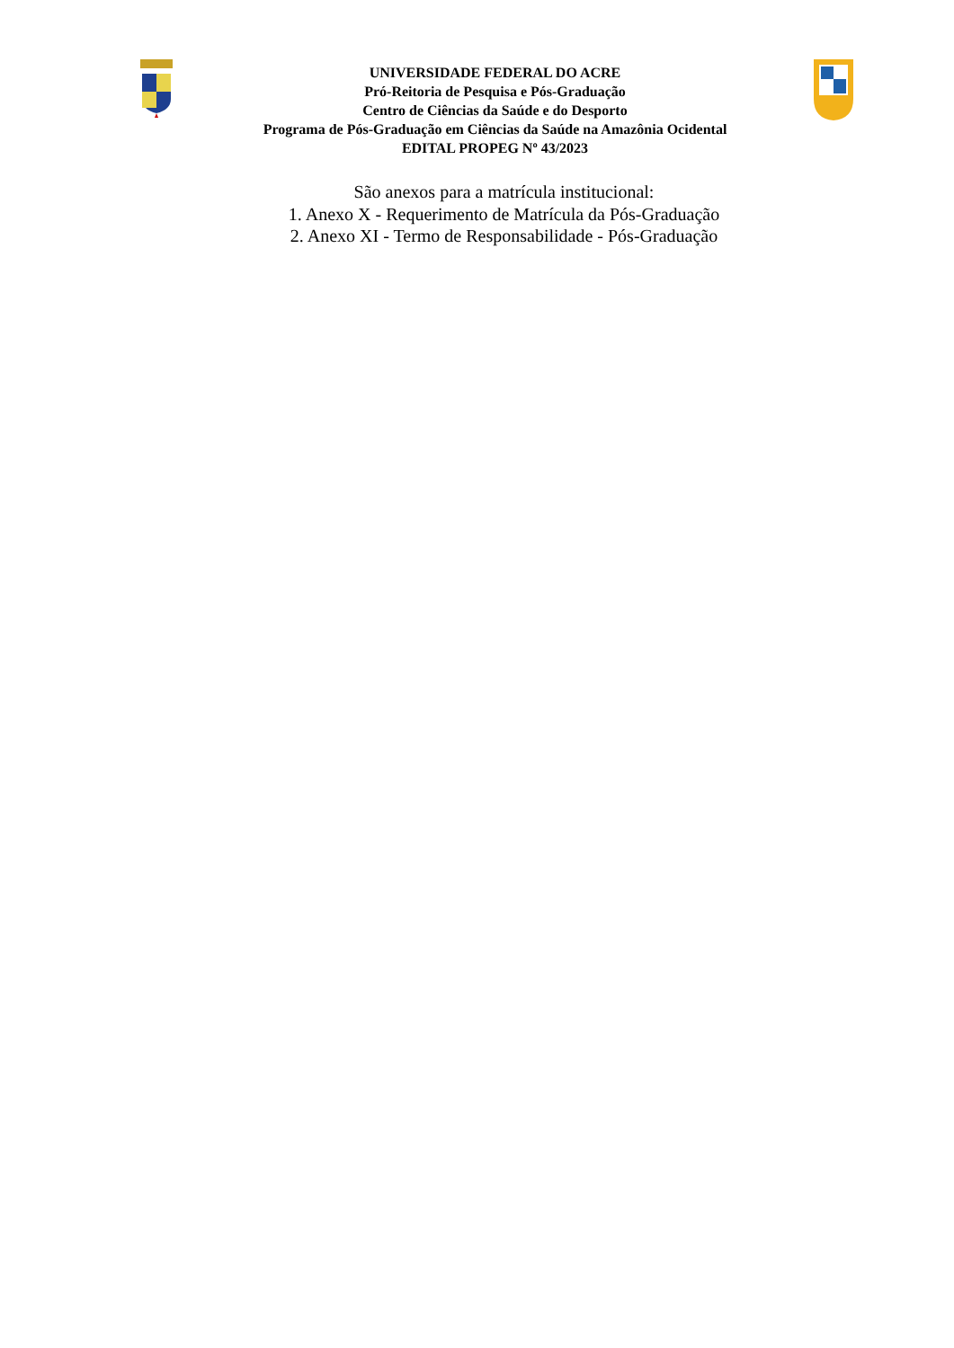UNIVERSIDADE FEDERAL DO ACRE
Pró-Reitoria de Pesquisa e Pós-Graduação
Centro de Ciências da Saúde e do Desporto
Programa de Pós-Graduação em Ciências da Saúde na Amazônia Ocidental
EDITAL PROPEG Nº 43/2023
São anexos para a matrícula institucional:
1. Anexo X - Requerimento de Matrícula da Pós-Graduação
2. Anexo XI - Termo de Responsabilidade - Pós-Graduação